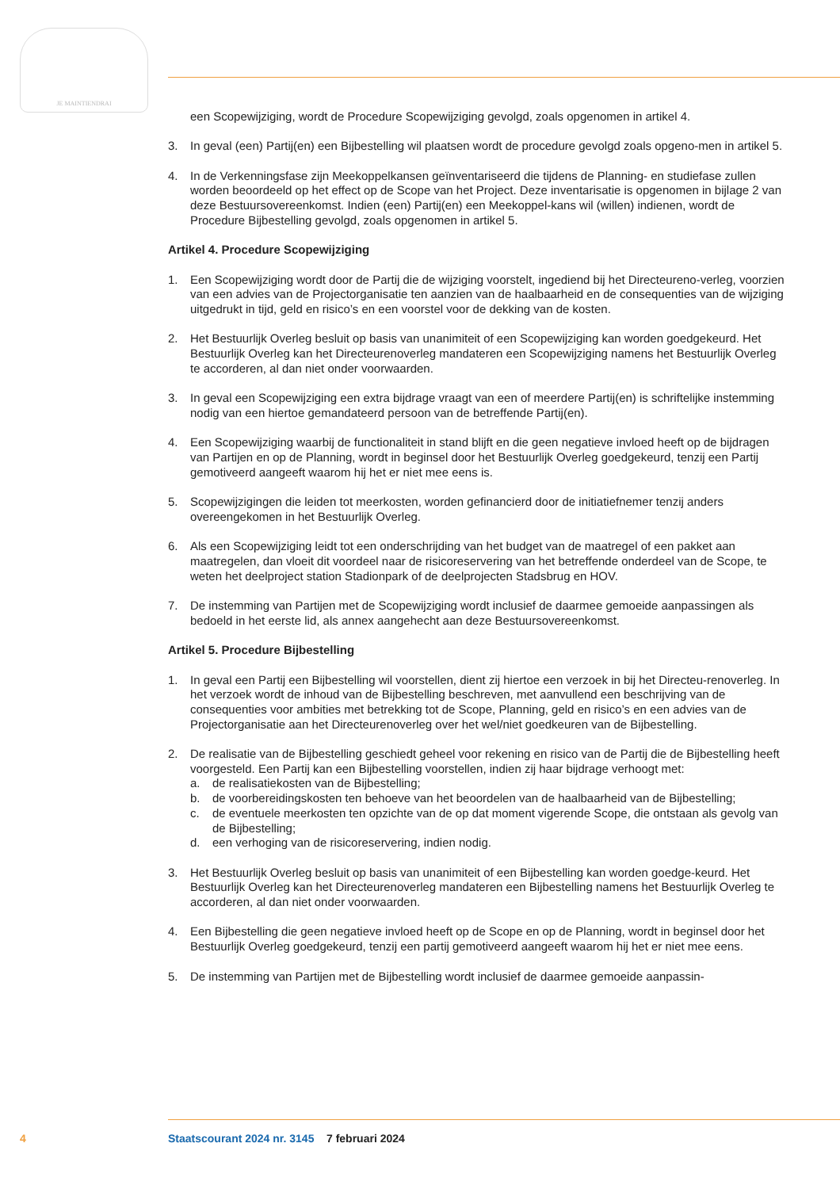JE MAINTIENDRAI
een Scopewijziging, wordt de Procedure Scopewijziging gevolgd, zoals opgenomen in artikel 4.
3. In geval (een) Partij(en) een Bijbestelling wil plaatsen wordt de procedure gevolgd zoals opgeno-men in artikel 5.
4. In de Verkenningsfase zijn Meekoppelkansen geïnventariseerd die tijdens de Planning- en studiefase zullen worden beoordeeld op het effect op de Scope van het Project. Deze inventarisatie is opgenomen in bijlage 2 van deze Bestuursovereenkomst. Indien (een) Partij(en) een Meekoppel-kans wil (willen) indienen, wordt de Procedure Bijbestelling gevolgd, zoals opgenomen in artikel 5.
Artikel 4. Procedure Scopewijziging
1. Een Scopewijziging wordt door de Partij die de wijziging voorstelt, ingediend bij het Directeureno-verleg, voorzien van een advies van de Projectorganisatie ten aanzien van de haalbaarheid en de consequenties van de wijziging uitgedrukt in tijd, geld en risico’s en een voorstel voor de dekking van de kosten.
2. Het Bestuurlijk Overleg besluit op basis van unanimiteit of een Scopewijziging kan worden goedgekeurd. Het Bestuurlijk Overleg kan het Directeurenoverleg mandateren een Scopewijziging namens het Bestuurlijk Overleg te accorderen, al dan niet onder voorwaarden.
3. In geval een Scopewijziging een extra bijdrage vraagt van een of meerdere Partij(en) is schriftelijke instemming nodig van een hiertoe gemandateerd persoon van de betreffende Partij(en).
4. Een Scopewijziging waarbij de functionaliteit in stand blijft en die geen negatieve invloed heeft op de bijdragen van Partijen en op de Planning, wordt in beginsel door het Bestuurlijk Overleg goedgekeurd, tenzij een Partij gemotiveerd aangeeft waarom hij het er niet mee eens is.
5. Scopewijzigingen die leiden tot meerkosten, worden gefinancierd door de initiatiefnemer tenzij anders overeengekomen in het Bestuurlijk Overleg.
6. Als een Scopewijziging leidt tot een onderschrijding van het budget van de maatregel of een pakket aan maatregelen, dan vloeit dit voordeel naar de risicoreservering van het betreffende onderdeel van de Scope, te weten het deelproject station Stadionpark of de deelprojecten Stadsbrug en HOV.
7. De instemming van Partijen met de Scopewijziging wordt inclusief de daarmee gemoeide aanpassingen als bedoeld in het eerste lid, als annex aangehecht aan deze Bestuursovereenkomst.
Artikel 5. Procedure Bijbestelling
1. In geval een Partij een Bijbestelling wil voorstellen, dient zij hiertoe een verzoek in bij het Directeu-renoverleg. In het verzoek wordt de inhoud van de Bijbestelling beschreven, met aanvullend een beschrijving van de consequenties voor ambities met betrekking tot de Scope, Planning, geld en risico’s en een advies van de Projectorganisatie aan het Directeurenoverleg over het wel/niet goedkeuren van de Bijbestelling.
2. De realisatie van de Bijbestelling geschiedt geheel voor rekening en risico van de Partij die de Bijbestelling heeft voorgesteld. Een Partij kan een Bijbestelling voorstellen, indien zij haar bijdrage verhoogt met:
a. de realisatiekosten van de Bijbestelling;
b. de voorbereidingskosten ten behoeve van het beoordelen van de haalbaarheid van de Bijbestelling;
c. de eventuele meerkosten ten opzichte van de op dat moment vigerende Scope, die ontstaan als gevolg van de Bijbestelling;
d. een verhoging van de risicoreservering, indien nodig.
3. Het Bestuurlijk Overleg besluit op basis van unanimiteit of een Bijbestelling kan worden goedge-keurd. Het Bestuurlijk Overleg kan het Directeurenoverleg mandateren een Bijbestelling namens het Bestuurlijk Overleg te accorderen, al dan niet onder voorwaarden.
4. Een Bijbestelling die geen negatieve invloed heeft op de Scope en op de Planning, wordt in beginsel door het Bestuurlijk Overleg goedgekeurd, tenzij een partij gemotiveerd aangeeft waarom hij het er niet mee eens.
5. De instemming van Partijen met de Bijbestelling wordt inclusief de daarmee gemoeide aanpassin-
4 Staatscourant 2024 nr. 3145 7 februari 2024